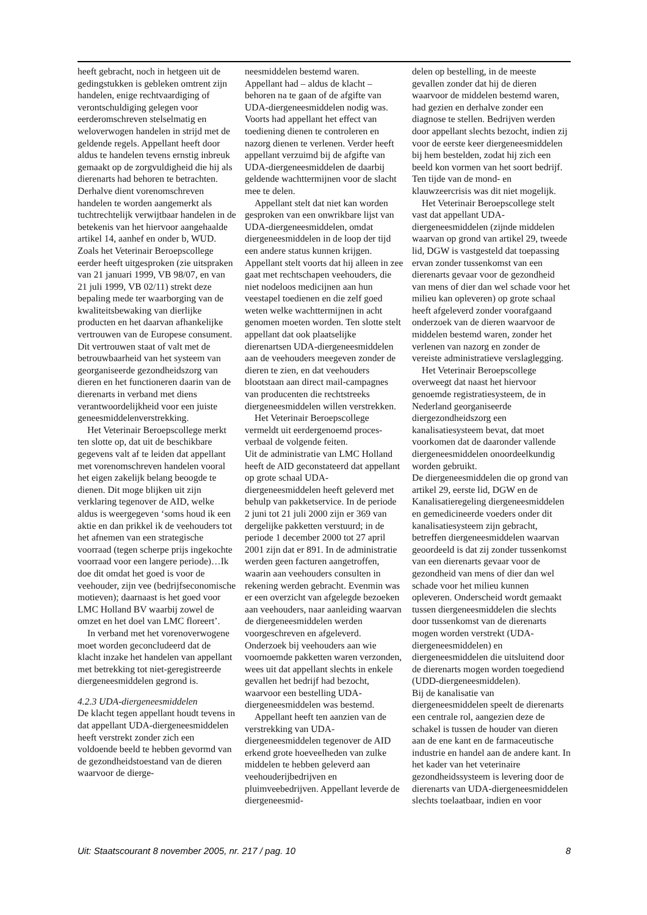heeft gebracht, noch in hetgeen uit de gedingstukken is gebleken omtrent zijn handelen, enige rechtvaardiging of verontschuldiging gelegen voor eerderomschreven stelselmatig en weloverwogen handelen in strijd met de geldende regels. Appellant heeft door aldus te handelen tevens ernstig inbreuk gemaakt op de zorgvuldigheid die hij als dierenarts had behoren te betrachten. Derhalve dient vorenomschreven handelen te worden aangemerkt als tuchtrechtelijk verwijtbaar handelen in de betekenis van het hiervoor aangehaalde artikel 14, aanhef en onder b, WUD. Zoals het Veterinair Beroepscollege eerder heeft uitgesproken (zie uitspraken van 21 januari 1999, VB 98/07, en van 21 juli 1999, VB 02/11) strekt deze bepaling mede ter waarborging van de kwaliteitsbewaking van dierlijke producten en het daarvan afhankelijke vertrouwen van de Europese consument. Dit vertrouwen staat of valt met de betrouwbaarheid van het systeem van georganiseerde gezondheidszorg van dieren en het functioneren daarin van de dierenarts in verband met diens verantwoordelijkheid voor een juiste geneesmiddelenverstrekking.
Het Veterinair Beroepscollege merkt ten slotte op, dat uit de beschikbare gegevens valt af te leiden dat appellant met vorenomschreven handelen vooral het eigen zakelijk belang beoogde te dienen. Dit moge blijken uit zijn verklaring tegenover de AID, welke aldus is weergegeven ‘soms houd ik een aktie en dan prikkel ik de veehouders tot het afnemen van een strategische voorraad (tegen scherpe prijs ingekochte voorraad voor een langere periode)…Ik doe dit omdat het goed is voor de veehouder, zijn vee (bedrijfseconomische motieven); daarnaast is het goed voor LMC Holland BV waarbij zowel de omzet en het doel van LMC floreert’.
In verband met het vorenoverwogene moet worden geconcludeerd dat de klacht inzake het handelen van appellant met betrekking tot niet-geregistreerde diergeneesmiddelen gegrond is.
4.2.3 UDA-diergeneesmiddelen
De klacht tegen appellant houdt tevens in dat appellant UDA-diergeneesmiddelen heeft verstrekt zonder zich een voldoende beeld te hebben gevormd van de gezondheidstoestand van de dieren waarvoor de dierge-
neesmiddelen bestemd waren.
Appellant had – aldus de klacht – behoren na te gaan of de afgifte van UDA-diergeneesmiddelen nodig was. Voorts had appellant het effect van toediening dienen te controleren en nazorg dienen te verlenen. Verder heeft appellant verzuimd bij de afgifte van UDA-diergeneesmiddelen de daarbij geldende wachttermijnen voor de slacht mee te delen.
Appellant stelt dat niet kan worden gesproken van een onwrikbare lijst van UDA-diergeneesmiddelen, omdat diergeneesmiddelen in de loop der tijd een andere status kunnen krijgen. Appellant stelt voorts dat hij alleen in zee gaat met rechtschapen veehouders, die niet nodeloos medicijnen aan hun veestapel toedienen en die zelf goed weten welke wachttermijnen in acht genomen moeten worden. Ten slotte stelt appellant dat ook plaatselijke dierenartsen UDA-diergeneesmiddelen aan de veehouders meegeven zonder de dieren te zien, en dat veehouders blootstaan aan direct mail-campagnes van producenten die rechtstreeks diergeneesmiddelen willen verstrekken.
Het Veterinair Beroepscollege vermeldt uit eerdergenoemd proces-verbaal de volgende feiten.
Uit de administratie van LMC Holland heeft de AID geconstateerd dat appellant op grote schaal UDA-diergeneesmiddelen heeft geleverd met behulp van pakketservice. In de periode 2 juni tot 21 juli 2000 zijn er 369 van dergelijke pakketten verstuurd; in de periode 1 december 2000 tot 27 april 2001 zijn dat er 891. In de administratie werden geen facturen aangetroffen, waarin aan veehouders consulten in rekening werden gebracht. Evenmin was er een overzicht van afgelegde bezoeken aan veehouders, naar aanleiding waarvan de diergeneesmiddelen werden voorgeschreven en afgeleverd. Onderzoek bij veehouders aan wie voornoemde pakketten waren verzonden, wees uit dat appellant slechts in enkele gevallen het bedrijf had bezocht, waarvoor een bestelling UDA-diergeneesmiddelen was bestemd.
Appellant heeft ten aanzien van de verstrekking van UDA-diergeneesmiddelen tegenover de AID erkend grote hoeveelheden van zulke middelen te hebben geleverd aan veehouderijbedrijven en pluimveebedrijven. Appellant leverde de diergeneesmid-
delen op bestelling, in de meeste gevallen zonder dat hij de dieren waarvoor de middelen bestemd waren, had gezien en derhalve zonder een diagnose te stellen. Bedrijven werden door appellant slechts bezocht, indien zij voor de eerste keer diergeneesmiddelen bij hem bestelden, zodat hij zich een beeld kon vormen van het soort bedrijf. Ten tijde van de mond- en klauwzeercrisis was dit niet mogelijk.
Het Veterinair Beroepscollege stelt vast dat appellant UDA-diergeneesmiddelen (zijnde middelen waarvan op grond van artikel 29, tweede lid, DGW is vastgesteld dat toepassing ervan zonder tussenkomst van een dierenarts gevaar voor de gezondheid van mens of dier dan wel schade voor het milieu kan opleveren) op grote schaal heeft afgeleverd zonder voorafgaand onderzoek van de dieren waarvoor de middelen bestemd waren, zonder het verlenen van nazorg en zonder de vereiste administratieve verslaglegging.
Het Veterinair Beroepscollege overweegt dat naast het hiervoor genoemde registratiesysteem, de in Nederland georganiseerde diergezondheidszorg een kanalisatiesysteem bevat, dat moet voorkomen dat de daaronder vallende diergeneesmiddelen onoordeelkundig worden gebruikt.
De diergeneesmiddelen die op grond van artikel 29, eerste lid, DGW en de Kanalisatieregeling diergeneesmiddelen en gemedicineerde voeders onder dit kanalisatiesysteem zijn gebracht, betreffen diergeneesmiddelen waarvan geoordeeld is dat zij zonder tussenkomst van een dierenarts gevaar voor de gezondheid van mens of dier dan wel schade voor het milieu kunnen opleveren. Onderscheid wordt gemaakt tussen diergeneesmiddelen die slechts door tussenkomst van de dierenarts mogen worden verstrekt (UDA-diergeneesmiddelen) en diergeneesmiddelen die uitsluitend door de dierenarts mogen worden toegediend (UDD-diergeneesmiddelen).
Bij de kanalisatie van diergeneesmiddelen speelt de dierenarts een centrale rol, aangezien deze de schakel is tussen de houder van dieren aan de ene kant en de farmaceutische industrie en handel aan de andere kant. In het kader van het veterinaire gezondheidssysteem is levering door de dierenarts van UDA-diergeneesmiddelen slechts toelaatbaar, indien en voor
Uit: Staatscourant 8 november 2005, nr. 217 / pag. 10 8